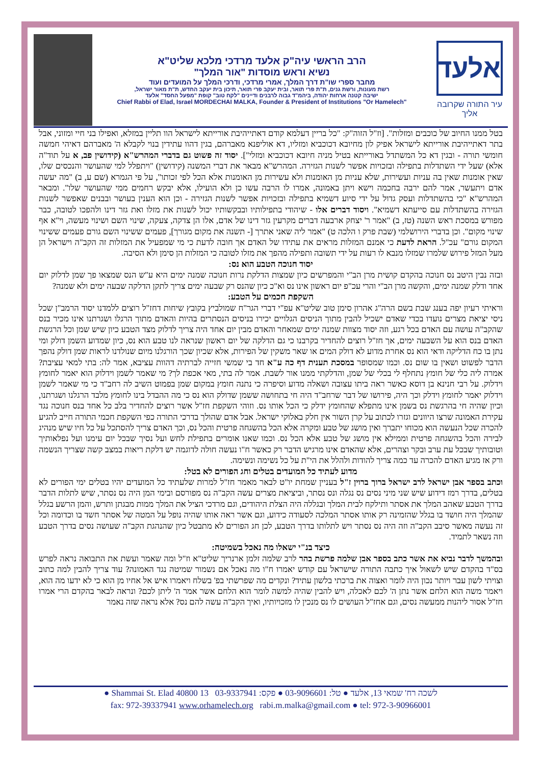אלעד
עיר התורה שקרובה אליך
הרב הראשי עיה"ק אלעד מרדכי מלכא שליט"א
נשיא וראש מוסדות "אור המלך"
מחבר ספרי שו"ת דרך המלך, אמרי מרדכי, ודרכי המלך על המועדים ועוד
רשת מעונות, ורשת גנים, ת"ת פרי תואר, ובית יעקב פרי תואר, תיכון בית יעקב החדש, ת"ת מאור ישראל,
ישיבה קטנה ארחות יהודה, ביהמ"ד גבוה לרבנים ודיינים "לקח טוב" קופת "מפעל החסד" אלעד
Chief Rabbi of Elad, Israel MORDECHAI MALKA, Founder & President of Institutions "Or Hamelech"
בטל ממנו החיוב של כוכבים ומזלות". [וז"ל הזוה"ק: "כל בריין דעלמא קודם דאתייהיבת אורייתא לישראל הוו תליין במזלא, ואפילו בני חיי ומזוני, אבל בתר דאתייהיבת אורייתא לישראל אפיק לון מחיובא דכוכביא ומזליו, דא אוליפנא מאברהם, בגין דהוו עתידין בנוי לקבלא ה' מאברהם דאיהי חמשה חומשי תורה - ובגין דא כל המשתדל באורייתא בטיל מניה חיובא דכוכביא ומזלי"]. יסוד זה פשוט גם בדברי המהרש"א (קידושין פב, א על תוד"ה אלא) שעל ידי השתדלות בתפילה ובזכויות אפשר לשנות הגזירה. המהרש"א מבאר את דברי המשנה (קידושין) "ויתפלל למי שהעושר והנכסים שלו, שאין אומנות שאין בה עניות ועשירות, שלא עניות מן האומנות ולא עשירות מן האומנות אלא הכל לפי זכותו", על פי הגמרא (שם ע, ב) "מה יעשה אדם ויתעשר, אמר להם ירבה בחכמה וישא ויתן באמונה, אמרו לו הרבה עשו כן ולא הועילו, אלא יבקש רחמים ממי שהעושר שלו". ומבאר המהרש"א "כי בהשתדלות ועסק גדול על ידי סיוע דשמיא בתפילה ובזכויות אפשר לשנות הגזירה - וכן הוא הענין בעושר ובבנים שאפשר לשנות הגזירה בהשתדלות עם סייעתא דשמיא". ויסוד דברים אלו - שיהודי בתפילותיו ובבקשותיו יכול לשנות את מזלו ואת גזר דינו ולהפכו לטובה, כבר מפורש במסכת ראש השנה (טז, ב) "אמר ר' יצחק ארבעה דברים מקרעין גזר דינו של אדם, אלו הן צדקה, צעקה, שינוי השם ושינוי מעשה, וי"א אף שינוי מקום". וכן בדברי הירושלמי (שבת פרק ו הלכה ט) "אמר ליה שאני אתרך [- תשנה את מקום מגורך], פעמים ששינוי השם גורם פעמים ששינוי המקום גורם" עכ"ל. הראת לדעת כי אמנם המזלות מראים את עתידו של האדם אך חובה לדעת כי מי שמפעיל את המזלות זה הקב"ה וישראל הן מעל המזל פירוש שלמרו שמזלו מנבא לו רעות על ידי תשובה ותפילה מהפך את מזלו לטובה כי המזלות הן סימן ולא הסיבה.
יסוד חנוכה הטבע הוא נס:
ובזה נבין היטב נס חנוכה בהקדם קושית מרן הב"י והמפרשים כיון שמצות הדלקת נרות חנוכה שמנה ימים היא ע"ש הנס שמצאו פך שמן לדלוק יום אחד ודלק שמנה ימים, והקשה מרן הב"י והרי עכ"פ יום ראשון אינו נס וא"כ כיון שהנס רק שבעה ימים צריך לתקן הדלקה שבעה ימים ולא שמנה?
השקפת חכמים על הטבע:
וראיתי רעיון יפה בענג שבת בשם הרה"ג אהרון סימן טוב שליט"א עפ"י דברי הגר"ח שמולביץ בקובץ שיחות דחז"ל רוצים ללמדנו יסוד הרמב"ן שכל ניסי יציאת מצרים נועדו בכדי שאדם ישכיל להבין מתוך הניסים הגלויים יכירו בניסים הנסתרים בהיות והאדם מתוך הרגלו ושגרתנו אינו מכיר בנס שהקב"ה עושה עם האדם בכל רגע, וזה יסוד מצוות שמנה ימים שמאחר והאדם מבין יום אחד היה צריך לדלוק מצד הטבע כיון שיש שמן וכל הרגשת האדם בנס הוא על השבעה ימים, אך חז"ל רוצים להחדיר בקרבנו כי גם הדלקה של יום ראשון שנראה לנו טבע הוא נס, כיון שמדוע השמן דולק ומי נתן בו כח הדליקה ודאי הוא נס אחרת מדוע לא דולק המים או שאר משקין של הפירות, אלא שכיון שכך הורגלנו מיום שנולדנו לראות שמן דולק נהפך הדבר לפשוט ושאין בו שום נס. וכמו שמסופר במסכת תענית דף כה ע"א חד בי שמשי חזייה לברתיה דהוות עציבא, אמר לה: בתי למאי עציבת? אמרה ליה כלי של חומץ נתחלף לי בכלי של שמן, והדלקתי ממנו אור לשבת. אמר לה בתי, מאי אכפת לך? מי שאמר לשמן וידלוק הוא יאמר לחומץ וידלוק. על רבי חנינא בן דוסא כאשר ראה ביתו עצובה ושאלה מדוע וסיפרה כי נתנה חומץ במקום שמן בפמוט השיב לה רחב"ד כי מי שאמר לשמן וידלוק יאמר לחומץ וידלק וכך היה, פירושו של דבר שרחב"ד היה חי בתחושה ששמן שדולק הוא נס כי מה ההבדל בינו לחומץ מלבד הרגלנו ושגרתנו, וכיון שהיה חי בהרגשת נס בשמן אינו מתפלא שהחומץ ידלק כי הכל אותו נס. וזוהי השקפת חז"ל אשר רוצים להחדיר בלב כל אחד בנס חנוכה נגד עקירת האמונה שרצו היוונים וגזרו לכתוב על קרן השור אין חלק באלוקי ישראל. אבל אדם שהולך בדרכי התורה כפי השקפת חכמי התורה חייב להגיע להכרה שכל הנעשה הוא מכוחו יתברך ואין מושג של טבע ומקרה אלא הכל בהשגחה פרטית והכל נס, וכך האדם צריך להסתכל על כל חיו שיש מנהיג לבירה והכל בהשגחה פרטית וממילא אין מושג של טבע אלא הכל נס. וכמו שאנו אומרים בתפילת לחש ועל נסיך שבכל יום עימנו ועל נפלאותיך וטובותיך שבכל עת ערב ובקר וצהרים, אלא שהאדם אינו מרגיש הדבר רק כאשר ח"ו נעשה חולה לדוגמה יש דלקת ריאות במצב קשה שצריך הנשמה ורק אז מגיע האדם להכרה עד כמה צריך להודות ולהלל את הי"ת על כל נשימה ונשימה.
מדוע לעתיד כל המועדים בטלים וחג הפורים לא בטל:
וכתב בספר אבן ישראל לרב ישראל ברוך ברוין ז"ל בעניין שמחת יו"ט לבאר מאמר חז"ל למרות שלעתיד כל המועדים יהיו בטלים ימי הפורים לא בטלים, בדרך רמז דידוע שיש שני מיני נסים נס נגלה ונס נסתר, וביציאת מצרים עשה הקב"ה נס מפורסם ובימי המן היה נס נסתר, שיש לתלות הדבר בדרך הטבע שאהב המלך את אסתר ותילקח לבית המלך ובגללה היה הצלת היהודים, וגם מרדכי הציל את המלך ממות מבגתן ותרש, והמן הרשע בגלל שהמלך היה חושד בו בגלל שהזמינה רק אותו אסתר המלכה לסעודה כידוע, וגם אשר ראה אותו שהיה נופל על המטה של אסתר חשד בו וכדומה וכל זה נעשה מאשר סיבב הקב"ה וזה היה נס נסתר ויש לתלותו בדרך הטבע, לכן חג הפורים לא מתבטל כיון שהנהגת הקב"ה שעושה נסים בדרך הטבע וזה נשאר לתמיד.
כיצד בנ"י ישאלו מה נאכל בשמיטה:
ובהמשך לדבר נביא את אשר כתב בספר אבן שלמה פרשת בהר לרב שלמה זלמן ארנריך שליט"א וז"ל ומה שאמר ועשת את התבואה נראה לפרש בס"ד בהקדם שיש לשאול איך כתבה התורה שישראל עם קודש יאמרו ח"ו מה נאכל אם נשמור שמיטה נגד האמונה? עוד צריך להבין למה כתוב וצויתי לשון עבר ויותר נכון היה לומר ואצוה את ברכתי בלשון עתיד? ונקדים מה שפרשתי בפ' בשלח ויאמרו איש אל אחיו מן הוא כי לא ידעו מה הוא, ויאמר משה הוא הלחם אשר נתן ה' לכם לאכלה, ויש להבין שהיה למשה לומר הוא הלחם אשר אמר ה' ליתן לכם? ונראה לבאר בהקדם הרי אמרו חז"ל אסור ליהנות ממעשה נסים, וגם אחז"ל העושים לו נס מנכין לו מזכויותיו, ואיך הקב"ה עשה להם נס? אלא נראה שזה נאמר
לשכה רח' שמאי 13, אלעד ● טל: 03-9096601 ● פקס: 03-9337941 13 Shammai St. Elad 40800 ●
fax: 972-39337941 www.orhamelech.org rabi.m.malka@gmail.com ● tel: 972-3-90966001